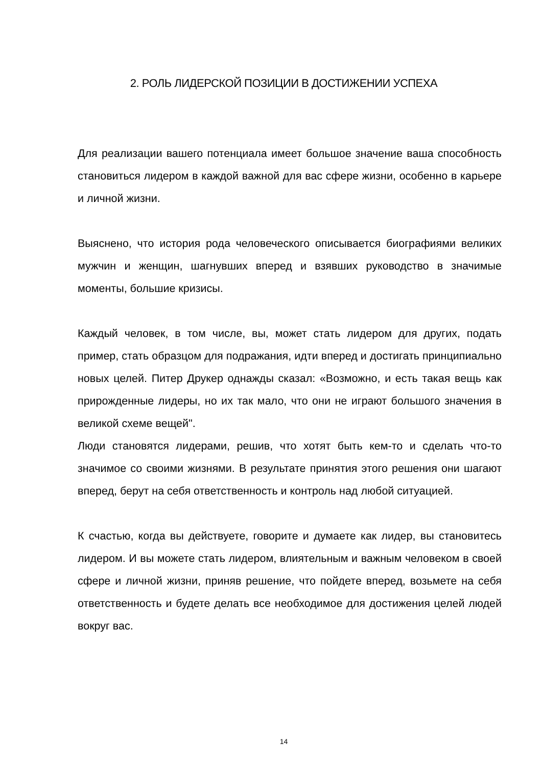2. РОЛЬ ЛИДЕРСКОЙ ПОЗИЦИИ В ДОСТИЖЕНИИ УСПЕХА
Для реализации вашего потенциала имеет большое значение ваша способность становиться лидером в каждой важной для вас сфере жизни, особенно в карьере и личной жизни.
Выяснено, что история рода человеческого описывается биографиями великих мужчин и женщин, шагнувших вперед и взявших руководство в значимые моменты, большие кризисы.
Каждый человек, в том числе, вы, может стать лидером для других, подать пример, стать образцом для подражания, идти вперед и достигать принципиально новых целей. Питер Друкер однажды сказал: «Возможно, и есть такая вещь как прирожденные лидеры, но их так мало, что они не играют большого значения в великой схеме вещей".
Люди становятся лидерами, решив, что хотят быть кем-то и сделать что-то значимое со своими жизнями. В результате принятия этого решения они шагают вперед, берут на себя ответственность и контроль над любой ситуацией.
К счастью, когда вы действуете, говорите и думаете как лидер, вы становитесь лидером. И вы можете стать лидером, влиятельным и важным человеком в своей сфере и личной жизни, приняв решение, что пойдете вперед, возьмете на себя ответственность и будете делать все необходимое для достижения целей людей вокруг вас.
14